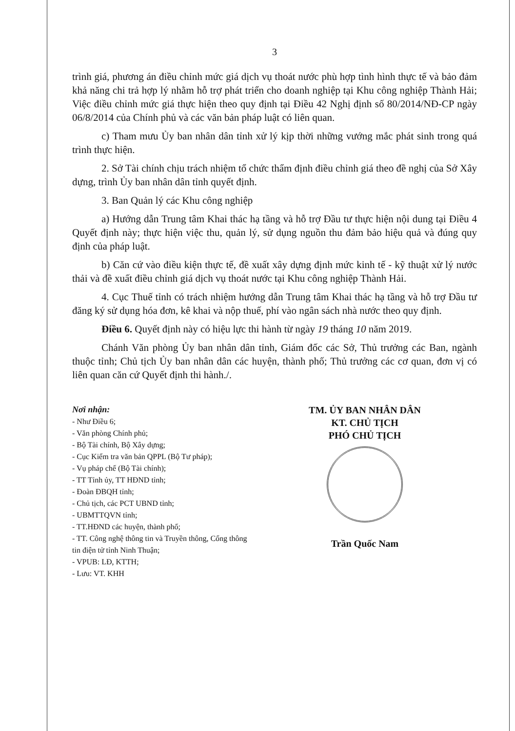3
trình giá, phương án điều chỉnh mức giá dịch vụ thoát nước phù hợp tình hình thực tế và bảo đảm khả năng chi trả hợp lý nhằm hỗ trợ phát triển cho doanh nghiệp tại Khu công nghiệp Thành Hải; Việc điều chỉnh mức giá thực hiện theo quy định tại Điều 42 Nghị định số 80/2014/NĐ-CP ngày 06/8/2014 của Chính phủ và các văn bản pháp luật có liên quan.
c) Tham mưu Ủy ban nhân dân tỉnh xử lý kịp thời những vướng mắc phát sinh trong quá trình thực hiện.
2. Sở Tài chính chịu trách nhiệm tổ chức thẩm định điều chỉnh giá theo đề nghị của Sở Xây dựng, trình Ủy ban nhân dân tỉnh quyết định.
3. Ban Quản lý các Khu công nghiệp
a) Hướng dẫn Trung tâm Khai thác hạ tầng và hỗ trợ Đầu tư thực hiện nội dung tại Điều 4 Quyết định này; thực hiện việc thu, quản lý, sử dụng nguồn thu đảm bảo hiệu quả và đúng quy định của pháp luật.
b) Căn cứ vào điều kiện thực tế, đề xuất xây dựng định mức kinh tế - kỹ thuật xử lý nước thải và đề xuất điều chỉnh giá dịch vụ thoát nước tại Khu công nghiệp Thành Hải.
4. Cục Thuế tỉnh có trách nhiệm hướng dẫn Trung tâm Khai thác hạ tầng và hỗ trợ Đầu tư đăng ký sử dụng hóa đơn, kê khai và nộp thuế, phí vào ngân sách nhà nước theo quy định.
Điều 6. Quyết định này có hiệu lực thi hành từ ngày 19 tháng 10 năm 2019.
Chánh Văn phòng Ủy ban nhân dân tỉnh, Giám đốc các Sở, Thủ trưởng các Ban, ngành thuộc tỉnh; Chủ tịch Ủy ban nhân dân các huyện, thành phố; Thủ trưởng các cơ quan, đơn vị có liên quan căn cứ Quyết định thi hành./.
Nơi nhận:
- Như Điều 6;
- Văn phòng Chính phủ;
- Bộ Tài chính, Bộ Xây dựng;
- Cục Kiểm tra văn bản QPPL (Bộ Tư pháp);
- Vụ pháp chế (Bộ Tài chính);
- TT Tỉnh ủy, TT HĐND tỉnh;
- Đoàn ĐBQH tỉnh;
- Chủ tịch, các PCT UBND tỉnh;
- UBMTTQVN tỉnh;
- TT.HĐND các huyện, thành phố;
- TT. Công nghệ thông tin và Truyền thông, Cổng thông tin điện tử tỉnh Ninh Thuận;
- VPUB: LĐ, KTTH;
- Lưu: VT. KHH
TM. ỦY BAN NHÂN DÂN
KT. CHỦ TỊCH
PHÓ CHỦ TỊCH
Trần Quốc Nam